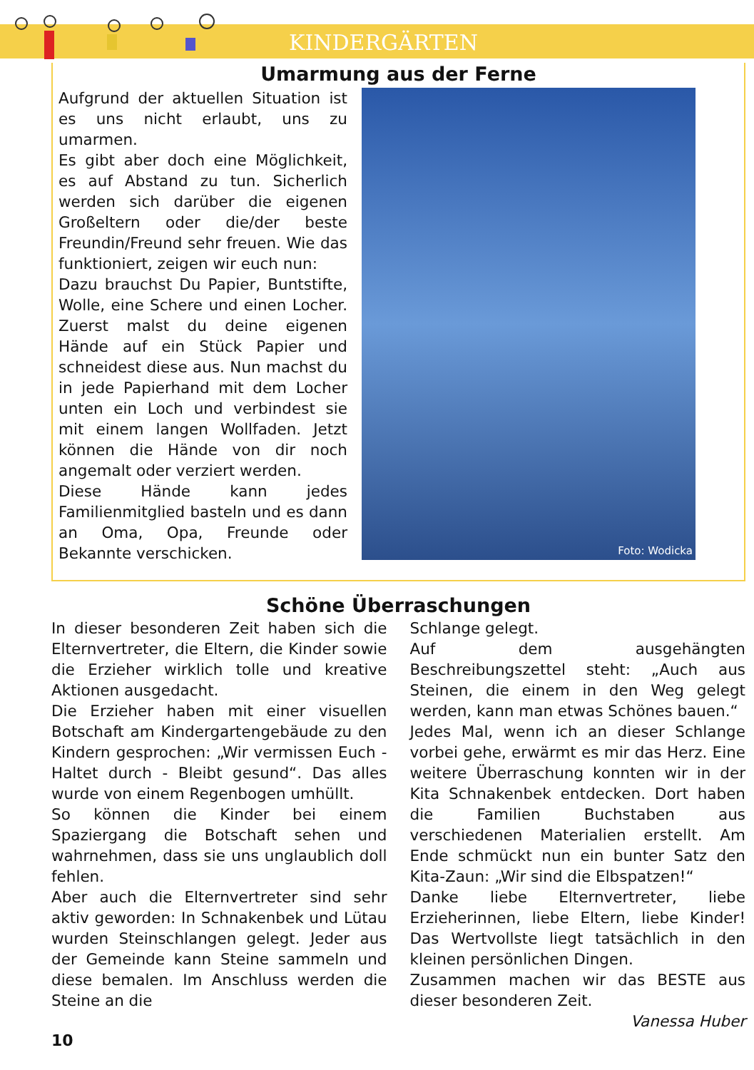KINDERGÄRTEN
Umarmung aus der Ferne
Aufgrund der aktuellen Situation ist es uns nicht erlaubt, uns zu umarmen.
Es gibt aber doch eine Möglichkeit, es auf Abstand zu tun. Sicherlich werden sich darüber die eigenen Großeltern oder die/der beste Freundin/Freund sehr freuen. Wie das funktioniert, zeigen wir euch nun:
Dazu brauchst Du Papier, Buntstifte, Wolle, eine Schere und einen Locher. Zuerst malst du deine eigenen Hände auf ein Stück Papier und schneidest diese aus. Nun machst du in jede Papierhand mit dem Locher unten ein Loch und verbindest sie mit einem langen Wollfaden. Jetzt können die Hände von dir noch angemalt oder verziert werden.
Diese Hände kann jedes Familienmitglied basteln und es dann an Oma, Opa, Freunde oder Bekannte verschicken.
Foto: Wodicka
Schöne Überraschungen
In dieser besonderen Zeit haben sich die Elternvertreter, die Eltern, die Kinder sowie die Erzieher wirklich tolle und kreative Aktionen ausgedacht.
Die Erzieher haben mit einer visuellen Botschaft am Kindergartengebäude zu den Kindern gesprochen: „Wir vermissen Euch - Haltet durch - Bleibt gesund“. Das alles wurde von einem Regenbogen umhüllt.
So können die Kinder bei einem Spaziergang die Botschaft sehen und wahrnehmen, dass sie uns unglaublich doll fehlen.
Aber auch die Elternvertreter sind sehr aktiv geworden: In Schnakenbek und Lütau wurden Steinschlangen gelegt. Jeder aus der Gemeinde kann Steine sammeln und diese bemalen. Im Anschluss werden die Steine an die
Schlange gelegt.
Auf dem ausgehängten Beschreibungszettel steht: „Auch aus Steinen, die einem in den Weg gelegt werden, kann man etwas Schönes bauen.“
Jedes Mal, wenn ich an dieser Schlange vorbei gehe, erwärmt es mir das Herz. Eine weitere Überraschung konnten wir in der Kita Schnakenbek entdecken. Dort haben die Familien Buchstaben aus verschiedenen Materialien erstellt. Am Ende schmückt nun ein bunter Satz den Kita-Zaun: „Wir sind die Elbspatzen!“
Danke liebe Elternvertreter, liebe Erzieherinnen, liebe Eltern, liebe Kinder! Das Wertvollste liegt tatsächlich in den kleinen persönlichen Dingen.
Zusammen machen wir das BESTE aus dieser besonderen Zeit.
Vanessa Huber
10